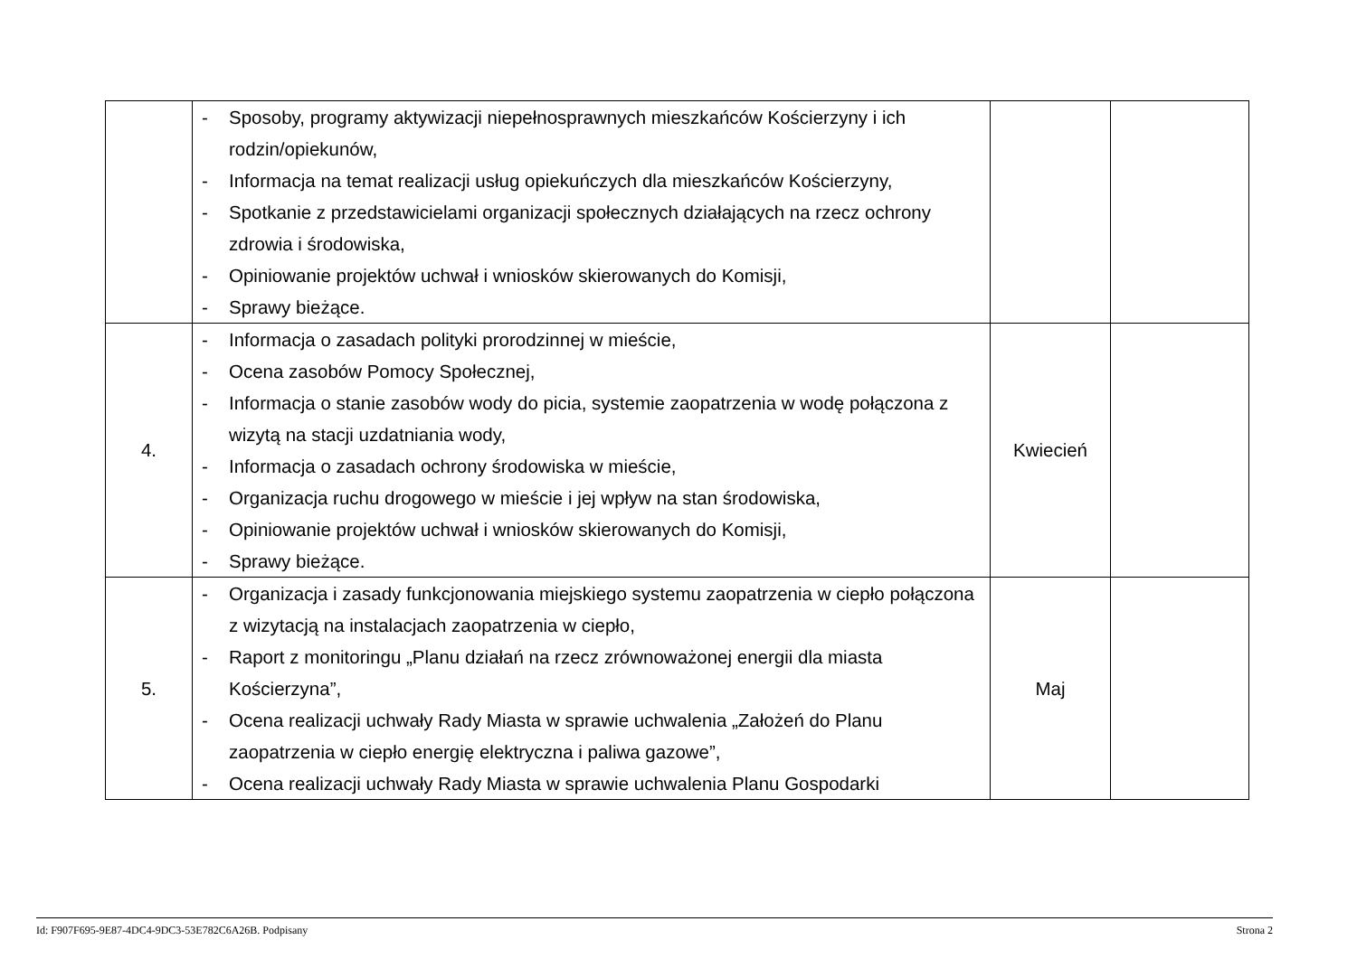| | - Sposoby, programy aktywizacji niepełnosprawnych mieszkańców Kościerzyny i ich rodzin/opiekunów, - Informacja na temat realizacji usług opiekuńczych dla mieszkańców Kościerzyny, - Spotkanie z przedstawicielami organizacji społecznych działających na rzecz ochrony zdrowia i środowiska, - Opiniowanie projektów uchwał i wniosków skierowanych do Komisji, - Sprawy bieżące. | | |
| 4. | - Informacja o zasadach polityki prorodzinnej w mieście, - Ocena zasobów Pomocy Społecznej, - Informacja o stanie zasobów wody do picia, systemie zaopatrzenia w wodę połączona z wizytą na stacji uzdatniania wody, - Informacja o zasadach ochrony środowiska w mieście, - Organizacja ruchu drogowego w mieście i jej wpływ na stan środowiska, - Opiniowanie projektów uchwał i wniosków skierowanych do Komisji, - Sprawy bieżące. | Kwiecień | |
| 5. | - Organizacja i zasady funkcjonowania miejskiego systemu zaopatrzenia w ciepło połączona z wizytacją na instalacjach zaopatrzenia w ciepło, - Raport z monitoringu „Planu działań na rzecz zrównoważonej energii dla miasta Kościerzyna”, - Ocena realizacji uchwały Rady Miasta w sprawie uchwalenia „Założeń do Planu zaopatrzenia w ciepło energię elektryczna i paliwa gazowe”, - Ocena realizacji uchwały Rady Miasta w sprawie uchwalenia Planu Gospodarki | Maj | |
Id: F907F695-9E87-4DC4-9DC3-53E782C6A26B. Podpisany Strona 2